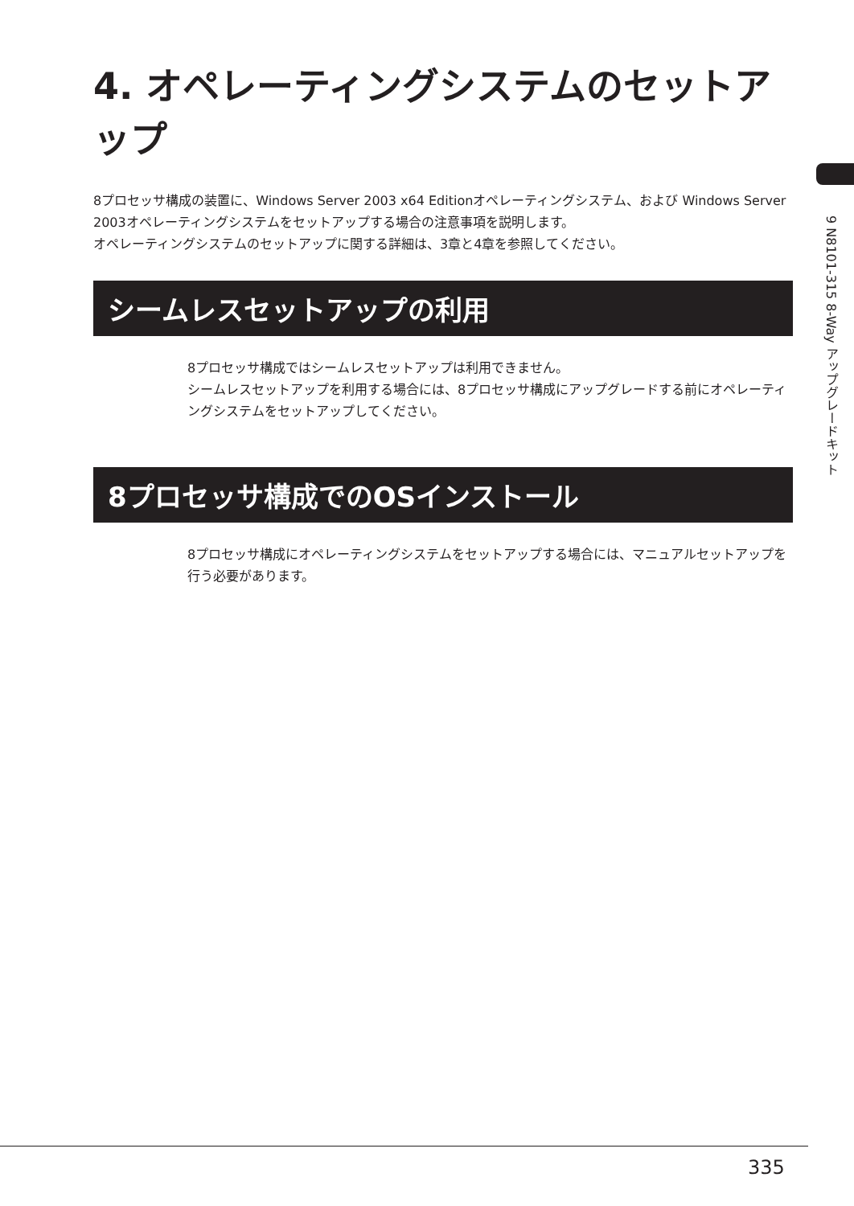9 N8101-315 8-Way アップグレードキット
4. オペレーティングシステムのセットアップ
8プロセッサ構成の装置に、Windows Server 2003 x64 Editionオペレーティングシステム、および Windows Server 2003オペレーティングシステムをセットアップする場合の注意事項を説明します。
オペレーティングシステムのセットアップに関する詳細は、3章と4章を参照してください。
シームレスセットアップの利用
8プロセッサ構成ではシームレスセットアップは利用できません。
シームレスセットアップを利用する場合には、8プロセッサ構成にアップグレードする前にオペレーティングシステムをセットアップしてください。
8プロセッサ構成でのOSインストール
8プロセッサ構成にオペレーティングシステムをセットアップする場合には、マニュアルセットアップを行う必要があります。
335